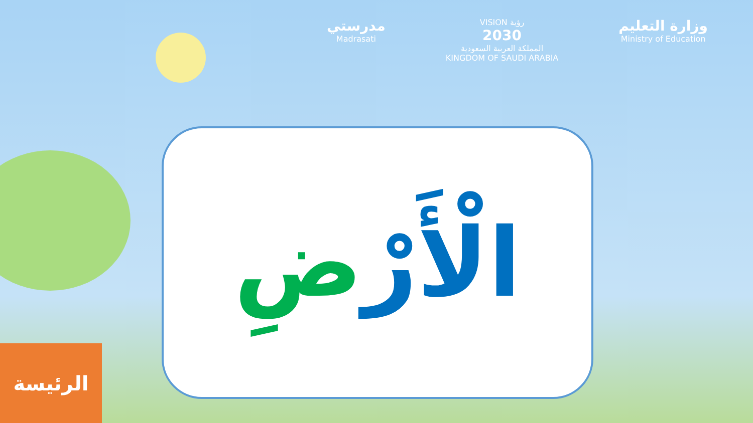مدرستي
Madrasati
VISION رؤية
2030
المملكة العربية السعودية
KINGDOM OF SAUDI ARABIA
وزارة التعليم
Ministry of Education
الْأَرْضِ
الرئيسة